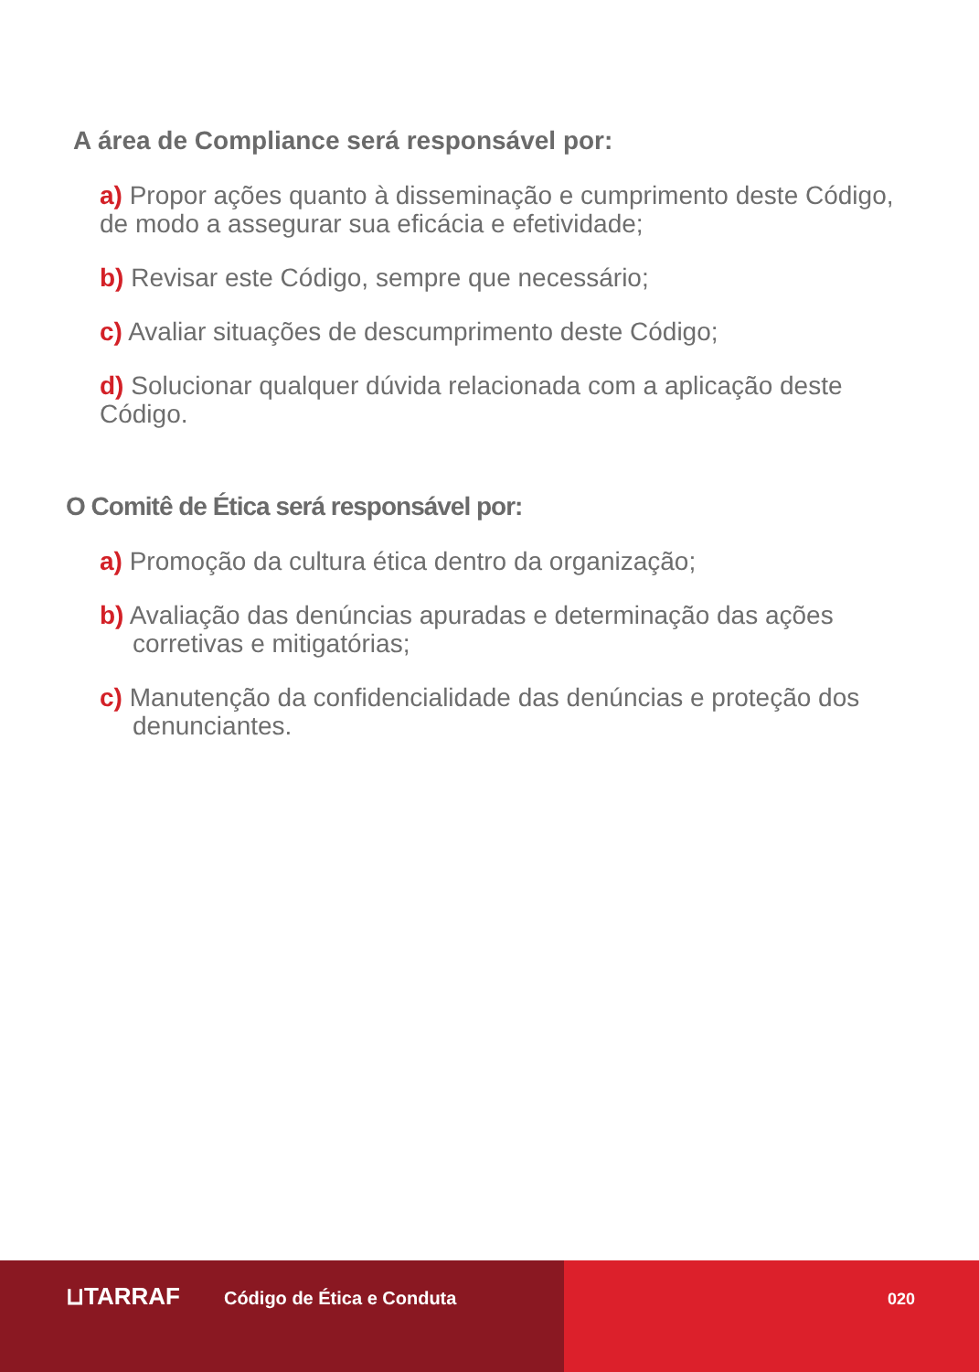A área de Compliance será responsável por:
a) Propor ações quanto à disseminação e cumprimento deste Código, de modo a assegurar sua eficácia e efetividade;
b) Revisar este Código, sempre que necessário;
c) Avaliar situações de descumprimento deste Código;
d) Solucionar qualquer dúvida relacionada com a aplicação deste Código.
O Comitê de Ética será responsável por:
a) Promoção da cultura ética dentro da organização;
b) Avaliação das denúncias apuradas e determinação das ações corretivas e mitigatórias;
c) Manutenção da confidencialidade das denúncias e proteção dos denunciantes.
⊔TARRAF Código de Ética e Conduta 020